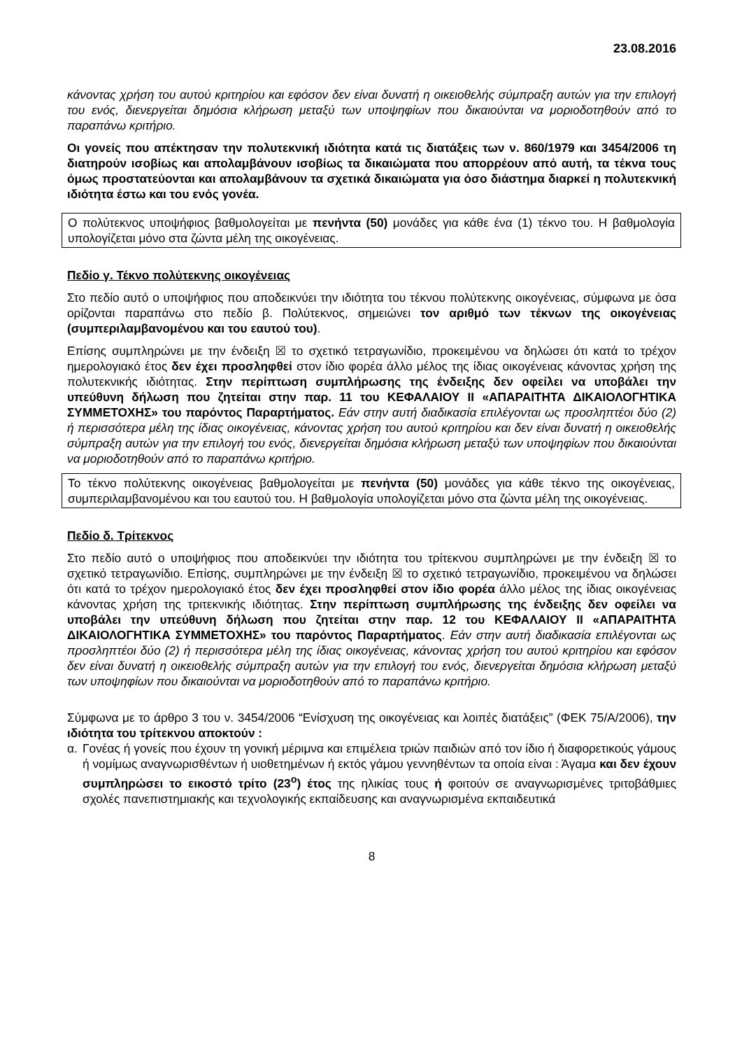23.08.2016
κάνοντας χρήση του αυτού κριτηρίου και εφόσον δεν είναι δυνατή η οικειοθελής σύμπραξη αυτών για την επιλογή του ενός, διενεργείται δημόσια κλήρωση μεταξύ των υποψηφίων που δικαιούνται να μοριοδοτηθούν από το παραπάνω κριτήριο.
Οι γονείς που απέκτησαν την πολυτεκνική ιδιότητα κατά τις διατάξεις των ν. 860/1979 και 3454/2006 τη διατηρούν ισοβίως και απολαμβάνουν ισοβίως τα δικαιώματα που απορρέουν από αυτή, τα τέκνα τους όμως προστατεύονται και απολαμβάνουν τα σχετικά δικαιώματα για όσο διάστημα διαρκεί η πολυτεκνική ιδιότητα έστω και του ενός γονέα.
Ο πολύτεκνος υποψήφιος βαθμολογείται με πενήντα (50) μονάδες για κάθε ένα (1) τέκνο του. Η βαθμολογία υπολογίζεται μόνο στα ζώντα μέλη της οικογένειας.
Πεδίο γ. Τέκνο πολύτεκνης οικογένειας
Στο πεδίο αυτό ο υποψήφιος που αποδεικνύει την ιδιότητα του τέκνου πολύτεκνης οικογένειας, σύμφωνα με όσα ορίζονται παραπάνω στο πεδίο β. Πολύτεκνος, σημειώνει τον αριθμό των τέκνων της οικογένειας (συμπεριλαμβανομένου και του εαυτού του).
Επίσης συμπληρώνει με την ένδειξη ☒ το σχετικό τετραγωνίδιο, προκειμένου να δηλώσει ότι κατά το τρέχον ημερολογιακό έτος δεν έχει προσληφθεί στον ίδιο φορέα άλλο μέλος της ίδιας οικογένειας κάνοντας χρήση της πολυτεκνικής ιδιότητας. Στην περίπτωση συμπλήρωσης της ένδειξης δεν οφείλει να υποβάλει την υπεύθυνη δήλωση που ζητείται στην παρ. 11 του ΚΕΦΑΛΑΙΟΥ ΙΙ «ΑΠΑΡΑΙΤΗΤΑ ΔΙΚΑΙΟΛΟΓΗΤΙΚΑ ΣΥΜΜΕΤΟΧΗΣ» του παρόντος Παραρτήματος. Εάν στην αυτή διαδικασία επιλέγονται ως προσληπτέοι δύο (2) ή περισσότερα μέλη της ίδιας οικογένειας, κάνοντας χρήση του αυτού κριτηρίου και δεν είναι δυνατή η οικειοθελής σύμπραξη αυτών για την επιλογή του ενός, διενεργείται δημόσια κλήρωση μεταξύ των υποψηφίων που δικαιούνται να μοριοδοτηθούν από το παραπάνω κριτήριο.
Το τέκνο πολύτεκνης οικογένειας βαθμολογείται με πενήντα (50) μονάδες για κάθε τέκνο της οικογένειας, συμπεριλαμβανομένου και του εαυτού του. Η βαθμολογία υπολογίζεται μόνο στα ζώντα μέλη της οικογένειας.
Πεδίο δ. Τρίτεκνος
Στο πεδίο αυτό ο υποψήφιος που αποδεικνύει την ιδιότητα του τρίτεκνου συμπληρώνει με την ένδειξη ☒ το σχετικό τετραγωνίδιο. Επίσης, συμπληρώνει με την ένδειξη ☒ το σχετικό τετραγωνίδιο, προκειμένου να δηλώσει ότι κατά το τρέχον ημερολογιακό έτος δεν έχει προσληφθεί στον ίδιο φορέα άλλο μέλος της ίδιας οικογένειας κάνοντας χρήση της τριτεκνικής ιδιότητας. Στην περίπτωση συμπλήρωσης της ένδειξης δεν οφείλει να υποβάλει την υπεύθυνη δήλωση που ζητείται στην παρ. 12 του ΚΕΦΑΛΑΙΟΥ ΙΙ «ΑΠΑΡΑΙΤΗΤΑ ΔΙΚΑΙΟΛΟΓΗΤΙΚΑ ΣΥΜΜΕΤΟΧΗΣ» του παρόντος Παραρτήματος. Εάν στην αυτή διαδικασία επιλέγονται ως προσληπτέοι δύο (2) ή περισσότερα μέλη της ίδιας οικογένειας, κάνοντας χρήση του αυτού κριτηρίου και εφόσον δεν είναι δυνατή η οικειοθελής σύμπραξη αυτών για την επιλογή του ενός, διενεργείται δημόσια κλήρωση μεταξύ των υποψηφίων που δικαιούνται να μοριοδοτηθούν από το παραπάνω κριτήριο.
Σύμφωνα με το άρθρο 3 του ν. 3454/2006 “Ενίσχυση της οικογένειας και λοιπές διατάξεις” (ΦΕΚ 75/Α/2006), την ιδιότητα του τρίτεκνου αποκτούν :
α. Γονέας ή γονείς που έχουν τη γονική μέριμνα και επιμέλεια τριών παιδιών από τον ίδιο ή διαφορετικούς γάμους ή νομίμως αναγνωρισθέντων ή υιοθετημένων ή εκτός γάμου γεννηθέντων τα οποία είναι : Άγαμα και δεν έχουν συμπληρώσει το εικοστό τρίτο (23<sup>ο</sup>) έτος της ηλικίας τους ή φοιτούν σε αναγνωρισμένες τριτοβάθμιες σχολές πανεπιστημιακής και τεχνολογικής εκπαίδευσης και αναγνωρισμένα εκπαιδευτικά
8